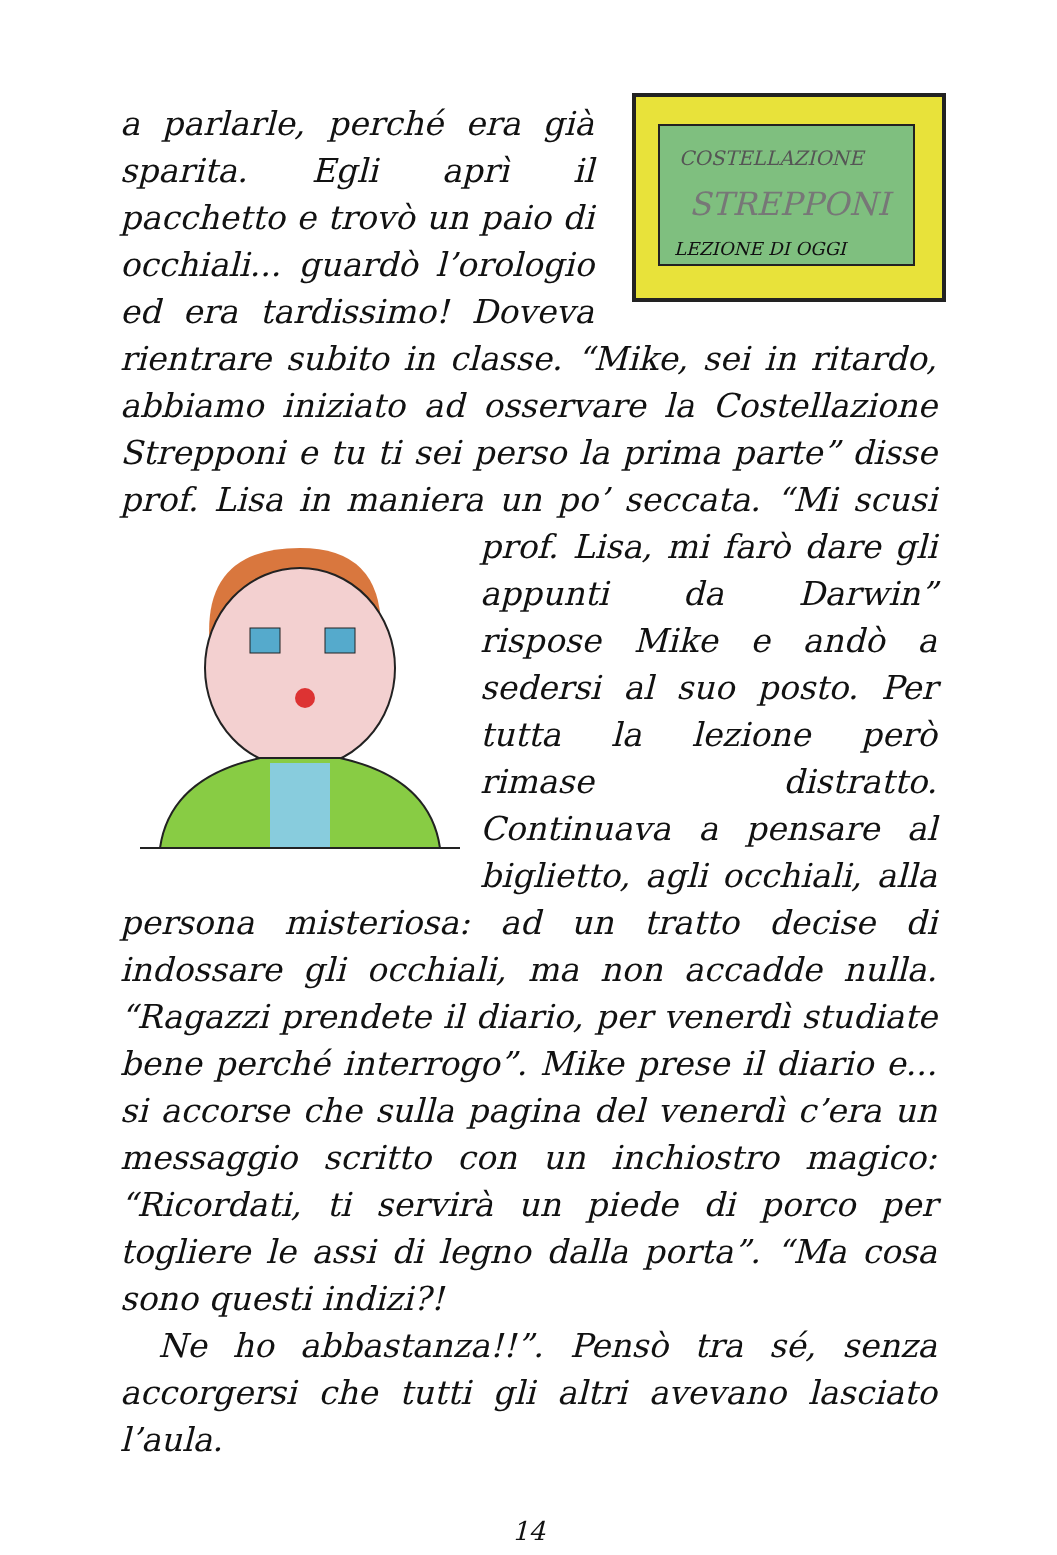COSTELLAZIONE
STREPPONI
LEZIONE DI OGGI
a parlarle, perché era già sparita. Egli aprì il pacchetto e trovò un paio di occhiali... guardò l’orologio ed era tardissimo! Doveva rientrare subito in classe. “Mike, sei in ritardo, abbiamo iniziato ad osservare la Costellazione Strepponi e tu ti sei perso la prima parte” disse prof. Lisa in maniera un po’ seccata. “Mi scusi prof. Lisa, mi farò dare gli appunti da Darwin” rispose Mike e andò a sedersi al suo posto. Per tutta la lezione però rimase distratto. Continuava a pensare al biglietto, agli occhiali, alla persona misteriosa: ad un tratto decise di indossare gli occhiali, ma non accadde nulla. “Ragazzi prendete il diario, per venerdì studiate bene perché interrogo”. Mike prese il diario e... si accorse che sulla pagina del venerdì c’era un messaggio scritto con un inchiostro magico: “Ricordati, ti servirà un piede di porco per togliere le assi di legno dalla porta”. “Ma cosa sono questi indizi?!
Ne ho abbastanza!!”. Pensò tra sé, senza accorgersi che tutti gli altri avevano lasciato l’aula.
14